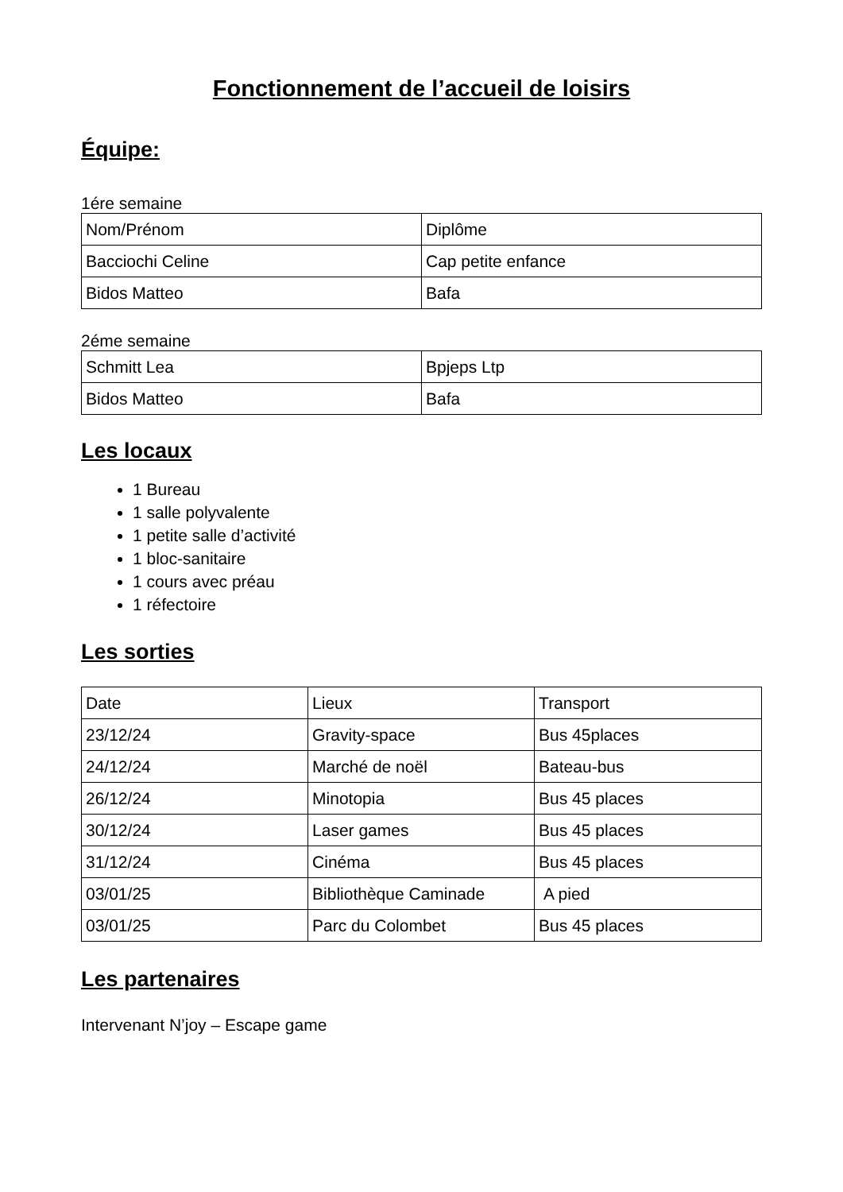Fonctionnement de l’accueil de loisirs
Équipe:
1ére semaine
| Nom/Prénom | Diplôme |
| Bacciochi Celine | Cap petite enfance |
| Bidos Matteo | Bafa |
2éme semaine
| Schmitt Lea | Bpjeps Ltp |
| Bidos Matteo | Bafa |
Les locaux
1 Bureau
1 salle polyvalente
1 petite salle d’activité
1 bloc-sanitaire
1 cours avec préau
1 réfectoire
Les sorties
| Date | Lieux | Transport |
| 23/12/24 | Gravity-space | Bus 45places |
| 24/12/24 | Marché de noël | Bateau-bus |
| 26/12/24 | Minotopia | Bus 45 places |
| 30/12/24 | Laser games | Bus 45 places |
| 31/12/24 | Cinéma | Bus 45 places |
| 03/01/25 | Bibliothèque Caminade | A pied |
| 03/01/25 | Parc du Colombet | Bus 45 places |
Les partenaires
Intervenant N’joy – Escape game